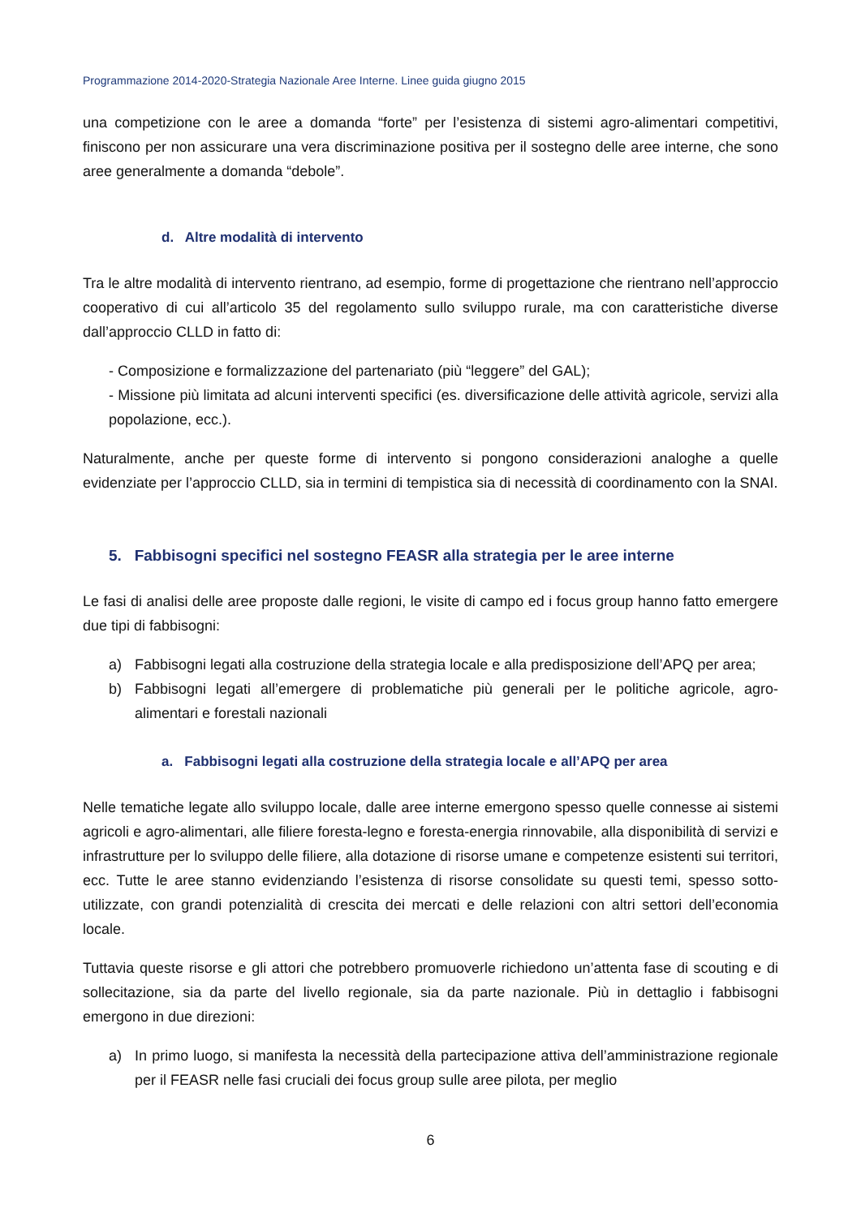Programmazione 2014-2020-Strategia Nazionale Aree Interne. Linee guida giugno 2015
una competizione con le aree a domanda “forte” per l’esistenza di sistemi agro-alimentari competitivi, finiscono per non assicurare una vera discriminazione positiva per il sostegno delle aree interne, che sono aree generalmente a domanda “debole”.
d. Altre modalità di intervento
Tra le altre modalità di intervento rientrano, ad esempio, forme di progettazione che rientrano nell’approccio cooperativo di cui all’articolo 35 del regolamento sullo sviluppo rurale, ma con caratteristiche diverse dall’approccio CLLD in fatto di:
- Composizione e formalizzazione del partenariato (più “leggere” del GAL);
- Missione più limitata ad alcuni interventi specifici (es. diversificazione delle attività agricole, servizi alla popolazione, ecc.).
Naturalmente, anche per queste forme di intervento si pongono considerazioni analoghe a quelle evidenziate per l’approccio CLLD, sia in termini di tempistica sia di necessità di coordinamento con la SNAI.
5. Fabbisogni specifici nel sostegno FEASR alla strategia per le aree interne
Le fasi di analisi delle aree proposte dalle regioni, le visite di campo ed i focus group hanno fatto emergere due tipi di fabbisogni:
a) Fabbisogni legati alla costruzione della strategia locale e alla predisposizione dell’APQ per area;
b) Fabbisogni legati all’emergere di problematiche più generali per le politiche agricole, agro-alimentari e forestali nazionali
a. Fabbisogni legati alla costruzione della strategia locale e all’APQ per area
Nelle tematiche legate allo sviluppo locale, dalle aree interne emergono spesso quelle connesse ai sistemi agricoli e agro-alimentari, alle filiere foresta-legno e foresta-energia rinnovabile, alla disponibilità di servizi e infrastrutture per lo sviluppo delle filiere, alla dotazione di risorse umane e competenze esistenti sui territori, ecc. Tutte le aree stanno evidenziando l’esistenza di risorse consolidate su questi temi, spesso sotto-utilizzate, con grandi potenzialità di crescita dei mercati e delle relazioni con altri settori dell’economia locale.
Tuttavia queste risorse e gli attori che potrebbero promuoverle richiedono un’attenta fase di scouting e di sollecitazione, sia da parte del livello regionale, sia da parte nazionale. Più in dettaglio i fabbisogni emergono in due direzioni:
a) In primo luogo, si manifesta la necessità della partecipazione attiva dell’amministrazione regionale per il FEASR nelle fasi cruciali dei focus group sulle aree pilota, per meglio
6